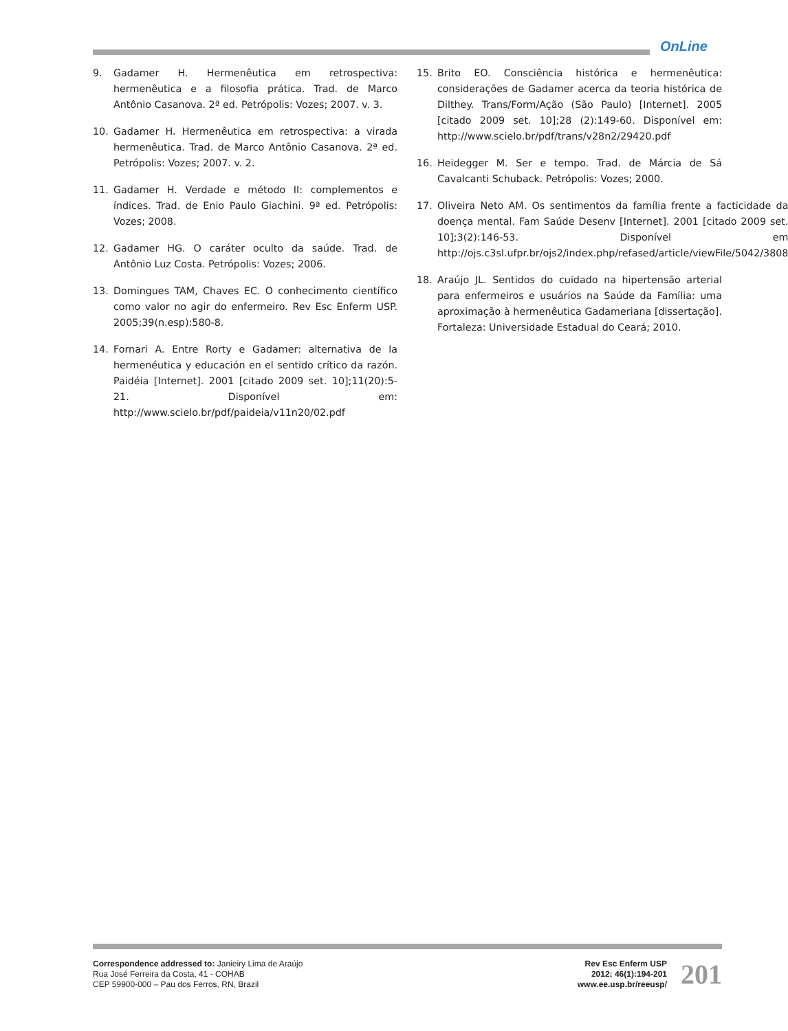OnLine
9. Gadamer H. Hermenêutica em retrospectiva: hermenêutica e a filosofia prática. Trad. de Marco Antônio Casanova. 2ª ed. Petrópolis: Vozes; 2007. v. 3.
10. Gadamer H. Hermenêutica em retrospectiva: a virada hermenêutica. Trad. de Marco Antônio Casanova. 2ª ed. Petrópolis: Vozes; 2007. v. 2.
11. Gadamer H. Verdade e método II: complementos e índices. Trad. de Enio Paulo Giachini. 9ª ed. Petrópolis: Vozes; 2008.
12. Gadamer HG. O caráter oculto da saúde. Trad. de Antônio Luz Costa. Petrópolis: Vozes; 2006.
13. Domingues TAM, Chaves EC. O conhecimento científico como valor no agir do enfermeiro. Rev Esc Enferm USP. 2005;39(n.esp):580-8.
14. Fornari A. Entre Rorty e Gadamer: alternativa de la hermenéutica y educación en el sentido crítico da razón. Paidéia [Internet]. 2001 [citado 2009 set. 10];11(20):5-21. Disponível em: http://www.scielo.br/pdf/paideia/v11n20/02.pdf
15. Brito EO. Consciência histórica e hermenêutica: considerações de Gadamer acerca da teoria histórica de Dilthey. Trans/Form/Ação (São Paulo) [Internet]. 2005 [citado 2009 set. 10];28 (2):149-60. Disponível em: http://www.scielo.br/pdf/trans/v28n2/29420.pdf
16. Heidegger M. Ser e tempo. Trad. de Márcia de Sá Cavalcanti Schuback. Petrópolis: Vozes; 2000.
17. Oliveira Neto AM. Os sentimentos da família frente a facticidade da doença mental. Fam Saúde Desenv [Internet]. 2001 [citado 2009 set. 10];3(2):146-53. Disponível em http://ojs.c3sl.ufpr.br/ojs2/index.php/refased/article/viewFile/5042/3808
18. Araújo JL. Sentidos do cuidado na hipertensão arterial para enfermeiros e usuários na Saúde da Família: uma aproximação à hermenêutica Gadameriana [dissertação]. Fortaleza: Universidade Estadual do Ceará; 2010.
Correspondence addressed to: Janieiry Lima de Araújo
Rua José Ferreira da Costa, 41 - COHAB
CEP 59900-000 – Pau dos Ferros, RN, Brazil
Rev Esc Enferm USP
2012; 46(1):194-201
www.ee.usp.br/reeusp/
201